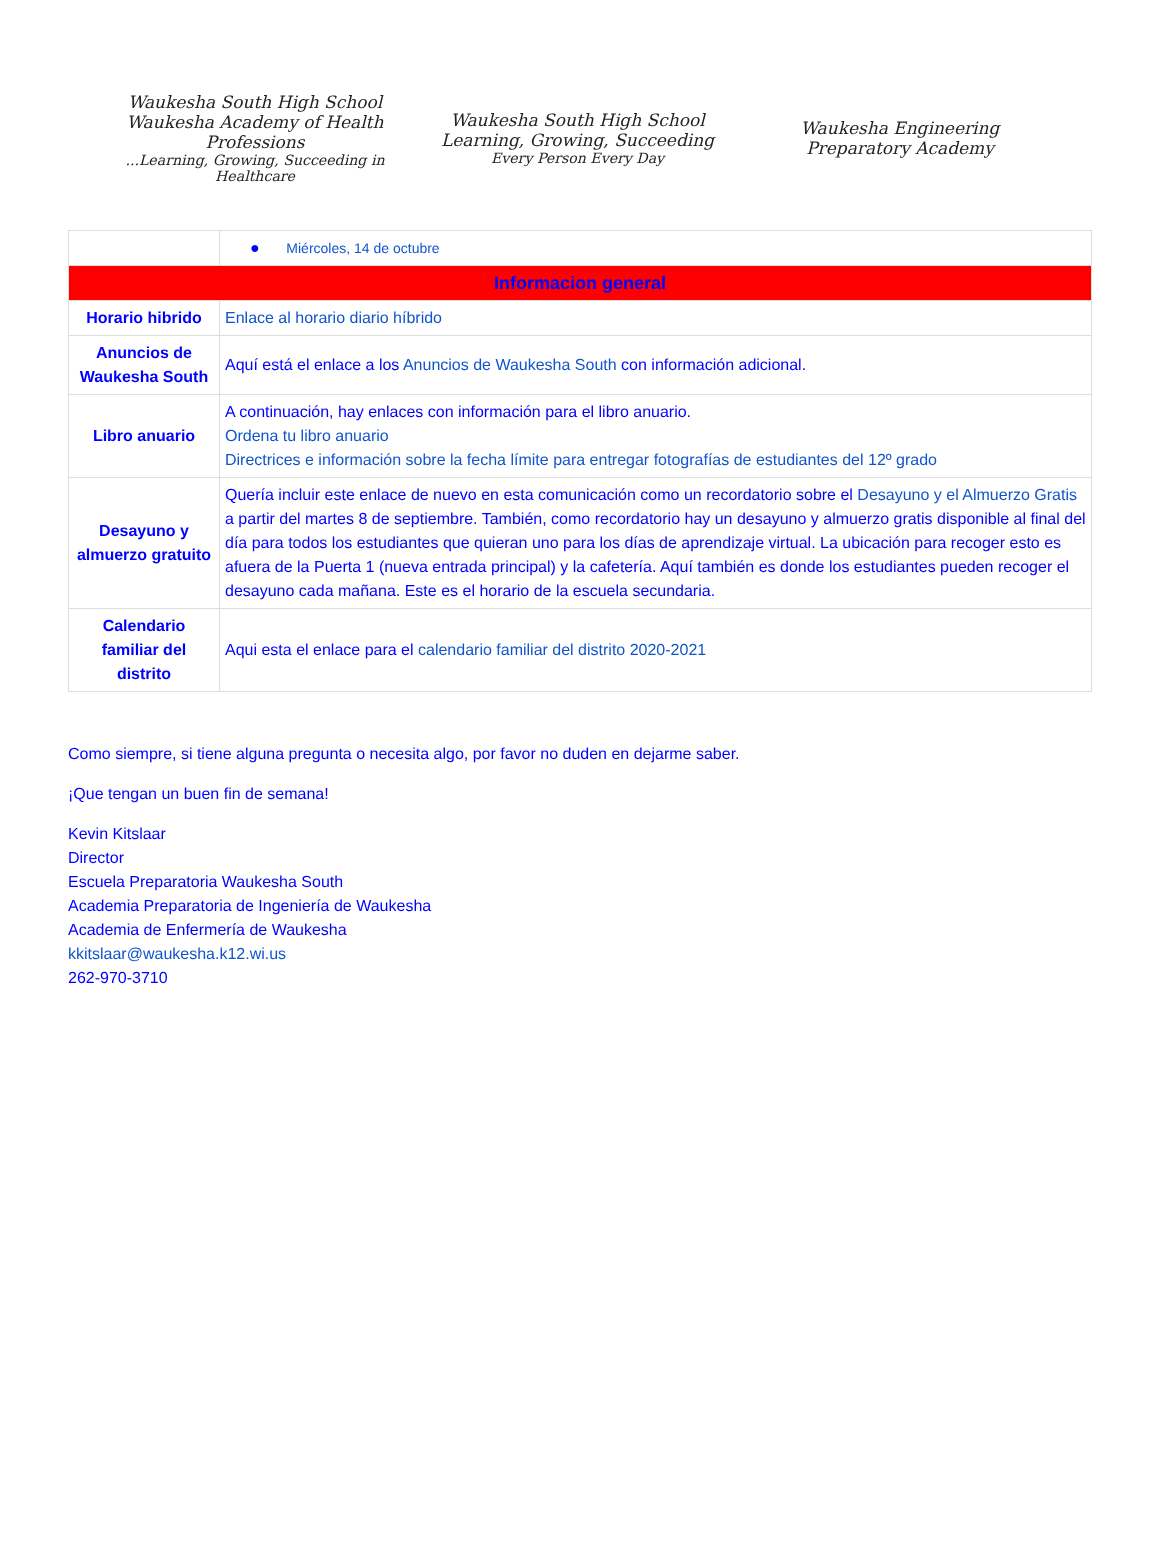Waukesha South High School
Waukesha Academy of Health Professions
...Learning, Growing, Succeeding in Healthcare
Waukesha South High School
Learning, Growing, Succeeding
Every Person Every Day
Waukesha Engineering
Preparatory Academy
| | ● Miércoles, 14 de octubre |
| Informacion general | |
| Horario hibrido | Enlace al horario diario híbrido |
| Anuncios de Waukesha South | Aquí está el enlace a los Anuncios de Waukesha South con información adicional. |
| Libro anuario | A continuación, hay enlaces con información para el libro anuario. Ordena tu libro anuario Directrices e información sobre la fecha límite para entregar fotografías de estudiantes del 12º grado |
| Desayuno y almuerzo gratuito | Quería incluir este enlace de nuevo en esta comunicación como un recordatorio sobre el Desayuno y el Almuerzo Gratis a partir del martes 8 de septiembre. También, como recordatorio hay un desayuno y almuerzo gratis disponible al final del día para todos los estudiantes que quieran uno para los días de aprendizaje virtual. La ubicación para recoger esto es afuera de la Puerta 1 (nueva entrada principal) y la cafetería. Aquí también es donde los estudiantes pueden recoger el desayuno cada mañana. Este es el horario de la escuela secundaria. |
| Calendario familiar del distrito | Aqui esta el enlace para el calendario familiar del distrito 2020-2021 |
Como siempre, si tiene alguna pregunta o necesita algo, por favor no duden en dejarme saber.
¡Que tengan un buen fin de semana!
Kevin Kitslaar
Director
Escuela Preparatoria Waukesha South
Academia Preparatoria de Ingeniería de Waukesha
Academia de Enfermería de Waukesha
kkitslaar@waukesha.k12.wi.us
262-970-3710